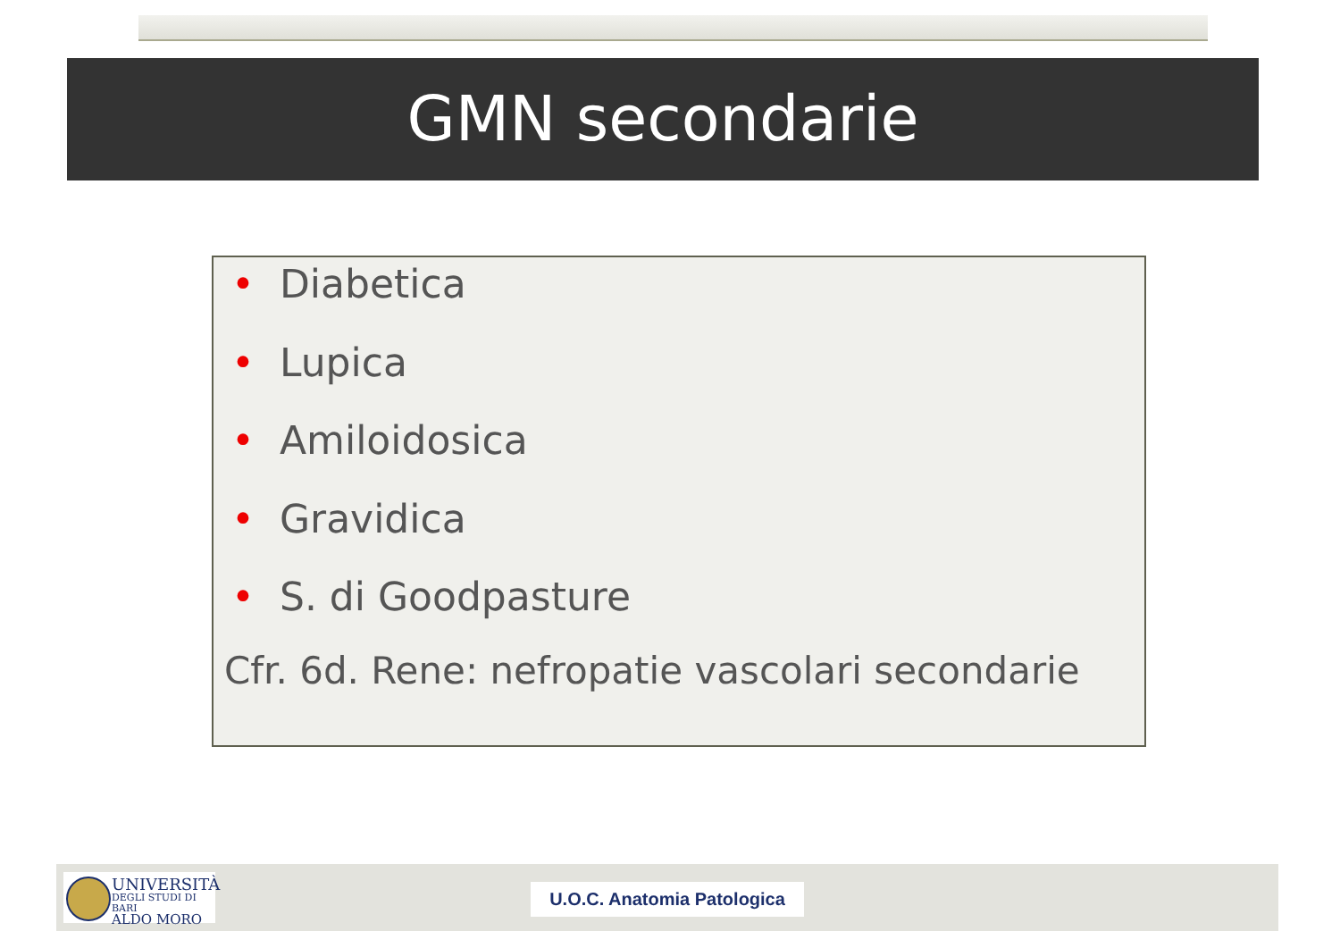GMN secondarie
• Diabetica
• Lupica
• Amiloidosica
• Gravidica
• S. di Goodpasture
Cfr. 6d. Rene: nefropatie vascolari secondarie
UNIVERSITÀ
DEGLI STUDI DI BARI
ALDO MORO
U.O.C. Anatomia Patologica